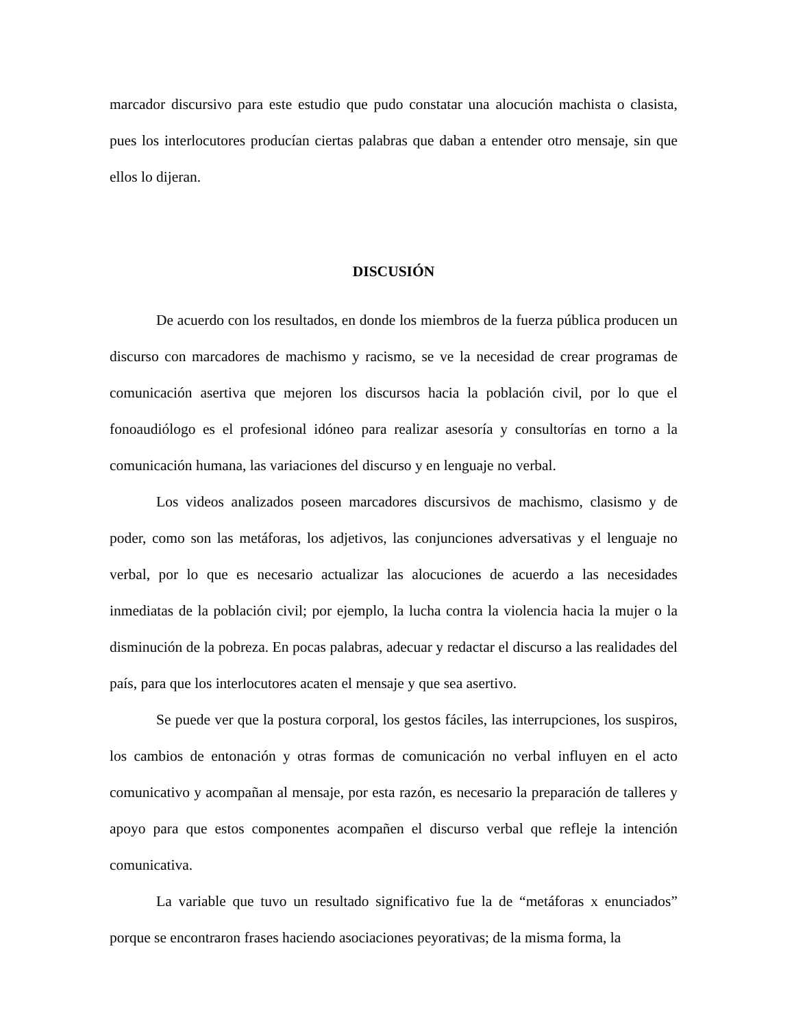marcador discursivo para este estudio que pudo constatar una alocución machista o clasista, pues los interlocutores producían ciertas palabras que daban a entender otro mensaje, sin que ellos lo dijeran.
DISCUSIÓN
De acuerdo con los resultados, en donde los miembros de la fuerza pública producen un discurso con marcadores de machismo y racismo, se ve la necesidad de crear programas de comunicación asertiva que mejoren los discursos hacia la población civil, por lo que el fonoaudiólogo es el profesional idóneo para realizar asesoría y consultorías en torno a la comunicación humana, las variaciones del discurso y en lenguaje no verbal.
Los videos analizados poseen marcadores discursivos de machismo, clasismo y de poder, como son las metáforas, los adjetivos, las conjunciones adversativas y el lenguaje no verbal, por lo que es necesario actualizar las alocuciones de acuerdo a las necesidades inmediatas de la población civil; por ejemplo, la lucha contra la violencia hacia la mujer o la disminución de la pobreza. En pocas palabras, adecuar y redactar el discurso a las realidades del país, para que los interlocutores acaten el mensaje y que sea asertivo.
Se puede ver que la postura corporal, los gestos fáciles, las interrupciones, los suspiros, los cambios de entonación y otras formas de comunicación no verbal influyen en el acto comunicativo y acompañan al mensaje, por esta razón, es necesario la preparación de talleres y apoyo para que estos componentes acompañen el discurso verbal que refleje la intención comunicativa.
La variable que tuvo un resultado significativo fue la de “metáforas x enunciados” porque se encontraron frases haciendo asociaciones peyorativas; de la misma forma, la